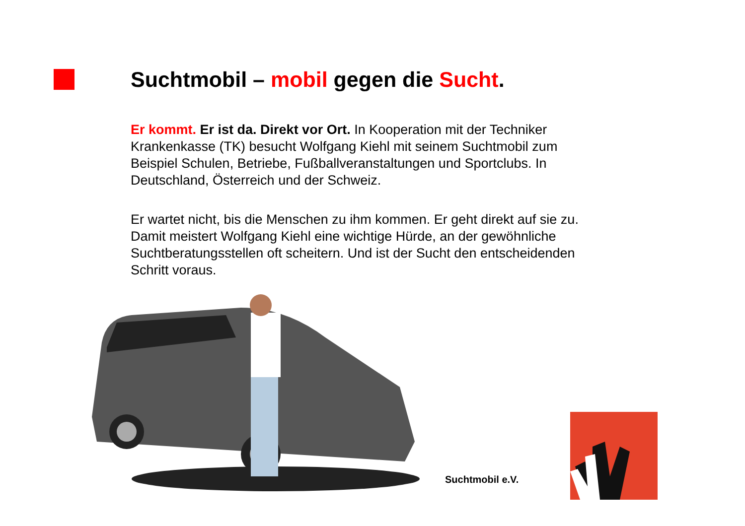Suchtmobil – mobil gegen die Sucht.
Er kommt. Er ist da. Direkt vor Ort. In Kooperation mit der Techniker Krankenkasse (TK) besucht Wolfgang Kiehl mit seinem Suchtmobil zum Beispiel Schulen, Betriebe, Fußballveranstaltungen und Sportclubs. In Deutschland, Österreich und der Schweiz.
Er wartet nicht, bis die Menschen zu ihm kommen. Er geht direkt auf sie zu. Damit meistert Wolfgang Kiehl eine wichtige Hürde, an der gewöhnliche Suchtberatungsstellen oft scheitern. Und ist der Sucht den entscheidenden Schritt voraus.
Suchtmobil e.V.